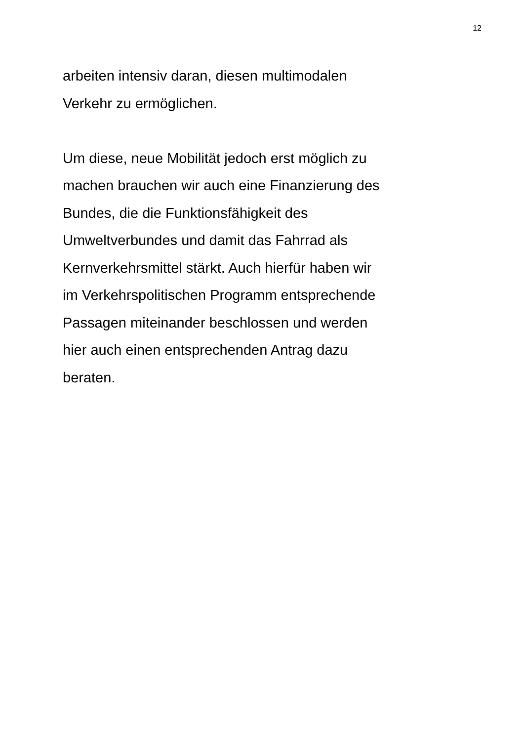12
arbeiten intensiv daran, diesen multimodalen
Verkehr zu ermöglichen.
Um diese, neue Mobilität jedoch erst möglich zu
machen brauchen wir auch eine Finanzierung des
Bundes, die die Funktionsfähigkeit des
Umweltverbundes und damit das Fahrrad als
Kernverkehrsmittel stärkt. Auch hierfür haben wir
im Verkehrspolitischen Programm entsprechende
Passagen miteinander beschlossen und werden
hier auch einen entsprechenden Antrag dazu
beraten.